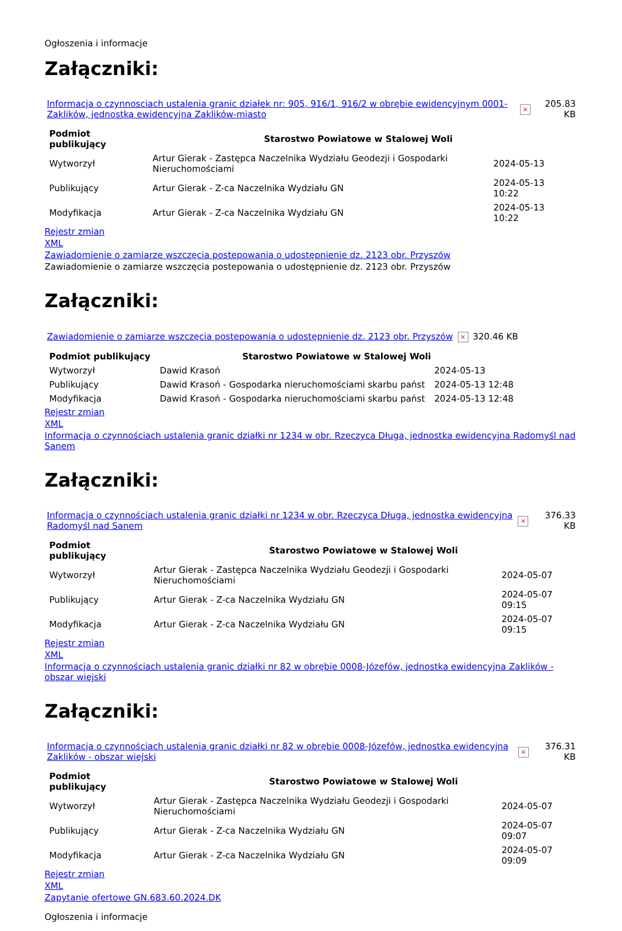Ogłoszenia i informacje
Załączniki:
| Informacja o czynnosciach ustalenia granic działek nr: 905, 916/1, 916/2 w obrębie ewidencyjnym 0001-Zaklików, jednostka ewidencyjna Zaklików-miasto | × | 205.83 KB |
| Podmiot publikujący | Starostwo Powiatowe w Stalowej Woli | | |
| Wytworzył | Artur Gierak - Zastępca Naczelnika Wydziału Geodezji i Gospodarki Nieruchomościami | 2024-05-13 | |
| Publikujący | Artur Gierak - Z-ca Naczelnika Wydziału GN | 2024-05-13 10:22 | |
| Modyfikacja | Artur Gierak - Z-ca Naczelnika Wydziału GN | 2024-05-13 10:22 | |
Rejestr zmian
XML
Zawiadomienie o zamiarze wszczęcia postepowania o udostępnienie dz. 2123 obr. Przyszów
Zawiadomienie o zamiarze wszczęcia postepowania o udostępnienie dz. 2123 obr. Przyszów
Załączniki:
| Zawiadomienie o zamiarze wszczęcia postepowania o udostępnienie dz. 2123 obr. Przyszów | × | 320.46 KB |
| Podmiot publikujący | Starostwo Powiatowe w Stalowej Woli | |
| --- | --- | --- |
| Wytworzył | Dawid Krasoń | 2024-05-13 |
| Publikujący | Dawid Krasoń - Gospodarka nieruchomościami skarbu państ | 2024-05-13 12:48 |
| Modyfikacja | Dawid Krasoń - Gospodarka nieruchomościami skarbu państ | 2024-05-13 12:48 |
Rejestr zmian
XML
Informacja o czynnościach ustalenia granic działki nr 1234 w obr. Rzeczyca Długa, jednostka ewidencyjna Radomyśl nad Sanem
Załączniki:
| Informacja o czynnościach ustalenia granic działki nr 1234 w obr. Rzeczyca Długa, jednostka ewidencyjna Radomyśl nad Sanem | × | 376.33 KB |
| Podmiot publikujący | Starostwo Powiatowe w Stalowej Woli | |
| --- | --- | --- |
| Wytworzył | Artur Gierak - Zastępca Naczelnika Wydziału Geodezji i Gospodarki Nieruchomościami | 2024-05-07 |
| Publikujący | Artur Gierak - Z-ca Naczelnika Wydziału GN | 2024-05-07 09:15 |
| Modyfikacja | Artur Gierak - Z-ca Naczelnika Wydziału GN | 2024-05-07 09:15 |
Rejestr zmian
XML
Informacja o czynnościach ustalenia granic działki nr 82 w obrębie 0008-Józefów, jednostka ewidencyjna Zaklików - obszar wiejski
Załączniki:
| Informacja o czynnościach ustalenia granic działki nr 82 w obrębie 0008-Józefów, jednostka ewidencyjna Zaklików - obszar wiejski | × | 376.31 KB |
| Podmiot publikujący | Starostwo Powiatowe w Stalowej Woli | |
| --- | --- | --- |
| Wytworzył | Artur Gierak - Zastępca Naczelnika Wydziału Geodezji i Gospodarki Nieruchomościami | 2024-05-07 |
| Publikujący | Artur Gierak - Z-ca Naczelnika Wydziału GN | 2024-05-07 09:07 |
| Modyfikacja | Artur Gierak - Z-ca Naczelnika Wydziału GN | 2024-05-07 09:09 |
Rejestr zmian
XML
Zapytanie ofertowe GN.683.60.2024.DK
Ogłoszenia i informacje